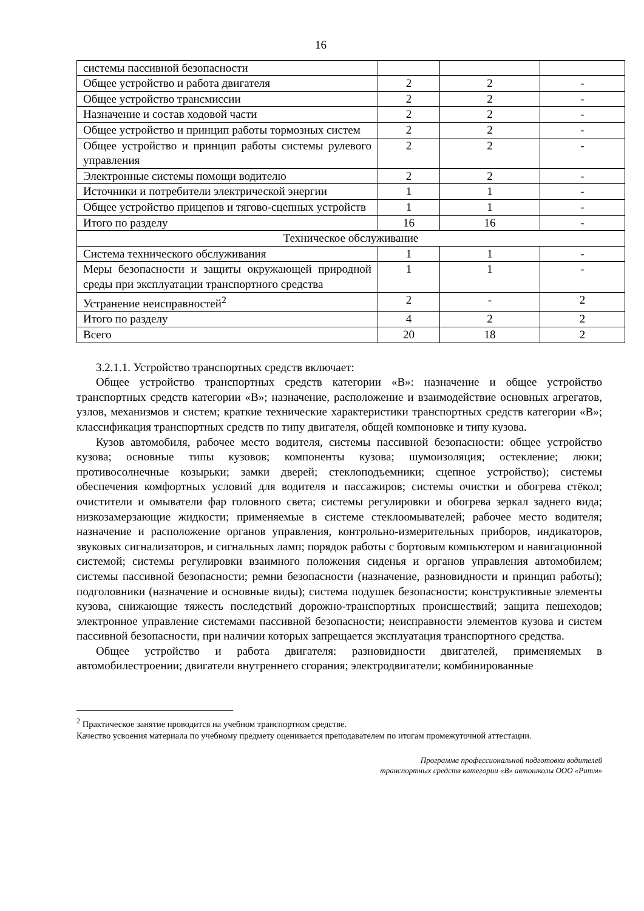16
| системы пассивной безопасности | | | |
| Общее устройство и работа двигателя | 2 | 2 | - |
| Общее устройство трансмиссии | 2 | 2 | - |
| Назначение и состав ходовой части | 2 | 2 | - |
| Общее устройство и принцип работы тормозных систем | 2 | 2 | - |
| Общее устройство и принцип работы системы рулевого управления | 2 | 2 | - |
| Электронные системы помощи водителю | 2 | 2 | - |
| Источники и потребители электрической энергии | 1 | 1 | - |
| Общее устройство прицепов и тягово-сцепных устройств | 1 | 1 | - |
| Итого по разделу | 16 | 16 | - |
| Техническое обслуживание | | | |
| Система технического обслуживания | 1 | 1 | - |
| Меры безопасности и защиты окружающей природной среды при эксплуатации транспортного средства | 1 | 1 | - |
| Устранение неисправностей<sup>2</sup> | 2 | - | 2 |
| Итого по разделу | 4 | 2 | 2 |
| Всего | 20 | 18 | 2 |
3.2.1.1. Устройство транспортных средств включает:
Общее устройство транспортных средств категории «B»: назначение и общее устройство транспортных средств категории «B»; назначение, расположение и взаимодействие основных агрегатов, узлов, механизмов и систем; краткие технические характеристики транспортных средств категории «B»; классификация транспортных средств по типу двигателя, общей компоновке и типу кузова.
Кузов автомобиля, рабочее место водителя, системы пассивной безопасности: общее устройство кузова; основные типы кузовов; компоненты кузова; шумоизоляция; остекление; люки; противосолнечные козырьки; замки дверей; стеклоподъемники; сцепное устройство); системы обеспечения комфортных условий для водителя и пассажиров; системы очистки и обогрева стёкол; очистители и омыватели фар головного света; системы регулировки и обогрева зеркал заднего вида; низкозамерзающие жидкости; применяемые в системе стеклоомывателей; рабочее место водителя; назначение и расположение органов управления, контрольно-измерительных приборов, индикаторов, звуковых сигнализаторов, и сигнальных ламп; порядок работы с бортовым компьютером и навигационной системой; системы регулировки взаимного положения сиденья и органов управления автомобилем; системы пассивной безопасности; ремни безопасности (назначение, разновидности и принцип работы); подголовники (назначение и основные виды); система подушек безопасности; конструктивные элементы кузова, снижающие тяжесть последствий дорожно-транспортных происшествий; защита пешеходов; электронное управление системами пассивной безопасности; неисправности элементов кузова и систем пассивной безопасности, при наличии которых запрещается эксплуатация транспортного средства.
Общее устройство и работа двигателя: разновидности двигателей, применяемых в автомобилестроении; двигатели внутреннего сгорания; электродвигатели; комбинированные
<sup>2</sup> Практическое занятие проводится на учебном транспортном средстве.
Качество усвоения материала по учебному предмету оценивается преподавателем по итогам промежуточной аттестации.
Программа профессиональной подготовки водителей
транспортных средств категории «B» автошколы ООО «Ритм»